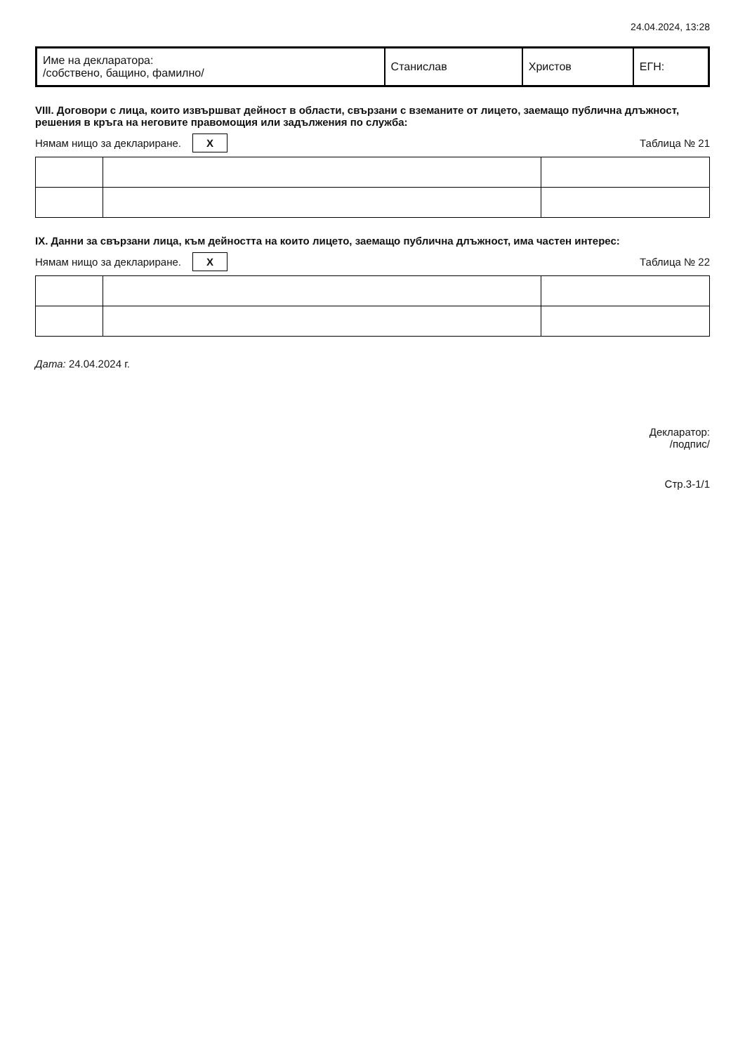24.04.2024, 13:28
| Име на декларатора: /собствено, бащино, фамилно/ | Станислав | Христов | ЕГН: |
VIII. Договори с лица, които извършват дейност в области, свързани с вземаните от лицето, заемащо публична длъжност, решения в кръга на неговите правомощия или задължения по служба:
Нямам нищо за деклариране. X Таблица № 21
IX. Данни за свързани лица, към дейността на които лицето, заемащо публична длъжност, има частен интерес:
Нямам нищо за деклариране. X Таблица № 22
Дата: 24.04.2024 г.
Декларатор:
/подпис/
Стр.3-1/1